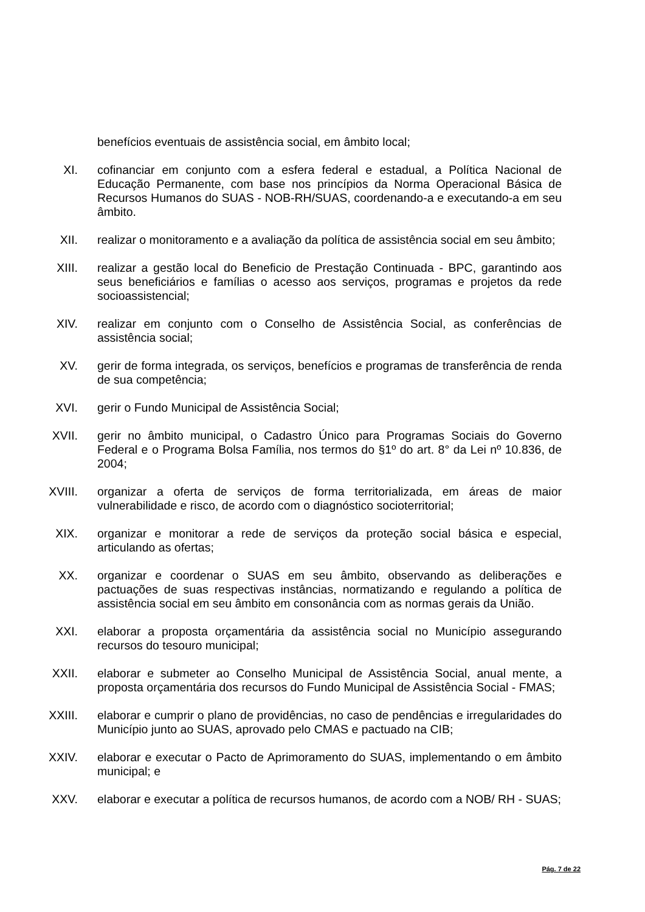benefícios eventuais de assistência social, em âmbito local;
XI. cofinanciar em conjunto com a esfera federal e estadual, a Política Nacional de Educação Permanente, com base nos princípios da Norma Operacional Básica de Recursos Humanos do SUAS - NOB-RH/SUAS, coordenando-a e executando-a em seu âmbito.
XII. realizar o monitoramento e a avaliação da política de assistência social em seu âmbito;
XIII. realizar a gestão local do Beneficio de Prestação Continuada - BPC, garantindo aos seus beneficiários e famílias o acesso aos serviços, programas e projetos da rede socioassistencial;
XIV. realizar em conjunto com o Conselho de Assistência Social, as conferências de assistência social;
XV. gerir de forma integrada, os serviços, benefícios e programas de transferência de renda de sua competência;
XVI. gerir o Fundo Municipal de Assistência Social;
XVII. gerir no âmbito municipal, o Cadastro Único para Programas Sociais do Governo Federal e o Programa Bolsa Família, nos termos do §1º do art. 8° da Lei nº 10.836, de 2004;
XVIII. organizar a oferta de serviços de forma territorializada, em áreas de maior vulnerabilidade e risco, de acordo com o diagnóstico socioterritorial;
XIX. organizar e monitorar a rede de serviços da proteção social básica e especial, articulando as ofertas;
XX. organizar e coordenar o SUAS em seu âmbito, observando as deliberações e pactuações de suas respectivas instâncias, normatizando e regulando a política de assistência social em seu âmbito em consonância com as normas gerais da União.
XXI. elaborar a proposta orçamentária da assistência social no Município assegurando recursos do tesouro municipal;
XXII. elaborar e submeter ao Conselho Municipal de Assistência Social, anual mente, a proposta orçamentária dos recursos do Fundo Municipal de Assistência Social - FMAS;
XXIII. elaborar e cumprir o plano de providências, no caso de pendências e irregularidades do Município junto ao SUAS, aprovado pelo CMAS e pactuado na CIB;
XXIV. elaborar e executar o Pacto de Aprimoramento do SUAS, implementando o em âmbito municipal; e
XXV. elaborar e executar a política de recursos humanos, de acordo com a NOB/ RH - SUAS;
Pág. 7 de 22